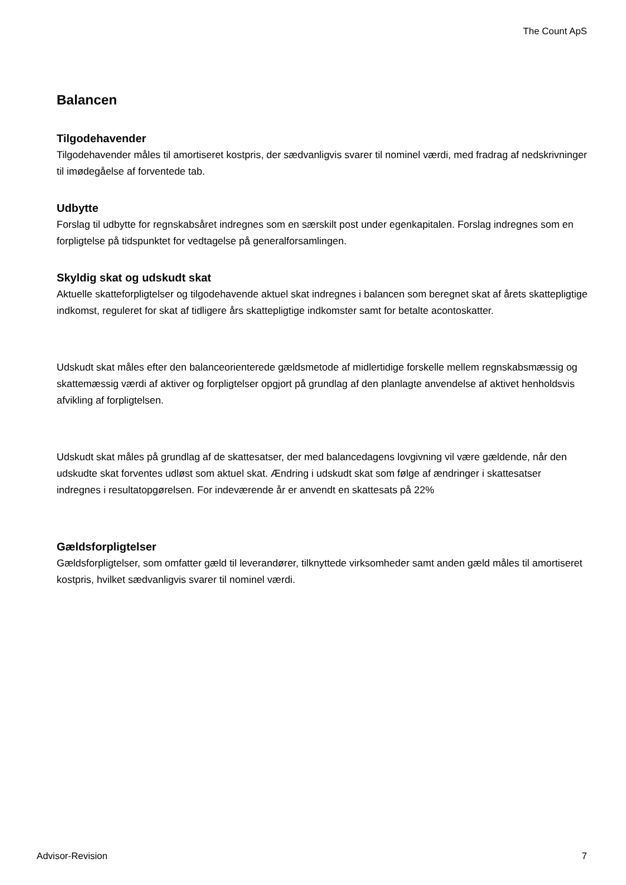The Count ApS
Balancen
Tilgodehavender
Tilgodehavender måles til amortiseret kostpris, der sædvanligvis svarer til nominel værdi, med fradrag af nedskrivninger til imødegåelse af forventede tab.
Udbytte
Forslag til udbytte for regnskabsåret indregnes som en særskilt post under egenkapitalen. Forslag indregnes som en forpligtelse på tidspunktet for vedtagelse på generalforsamlingen.
Skyldig skat og udskudt skat
Aktuelle skatteforpligtelser og tilgodehavende aktuel skat indregnes i balancen som beregnet skat af årets skattepligtige indkomst, reguleret for skat af tidligere års skattepligtige indkomster samt for betalte acontoskatter.
Udskudt skat måles efter den balanceorienterede gældsmetode af midlertidige forskelle mellem regnskabsmæssig og skattemæssig værdi af aktiver og forpligtelser opgjort på grundlag af den planlagte anvendelse af aktivet henholdsvis afvikling af forpligtelsen.
Udskudt skat måles på grundlag af de skattesatser, der med balancedagens lovgivning vil være gældende, når den udskudte skat forventes udløst som aktuel skat. Ændring i udskudt skat som følge af ændringer i skattesatser indregnes i resultatopgørelsen. For indeværende år er anvendt en skattesats på 22%
Gældsforpligtelser
Gældsforpligtelser, som omfatter gæld til leverandører, tilknyttede virksomheder samt anden gæld måles til amortiseret kostpris, hvilket sædvanligvis svarer til nominel værdi.
Advisor-Revision 7